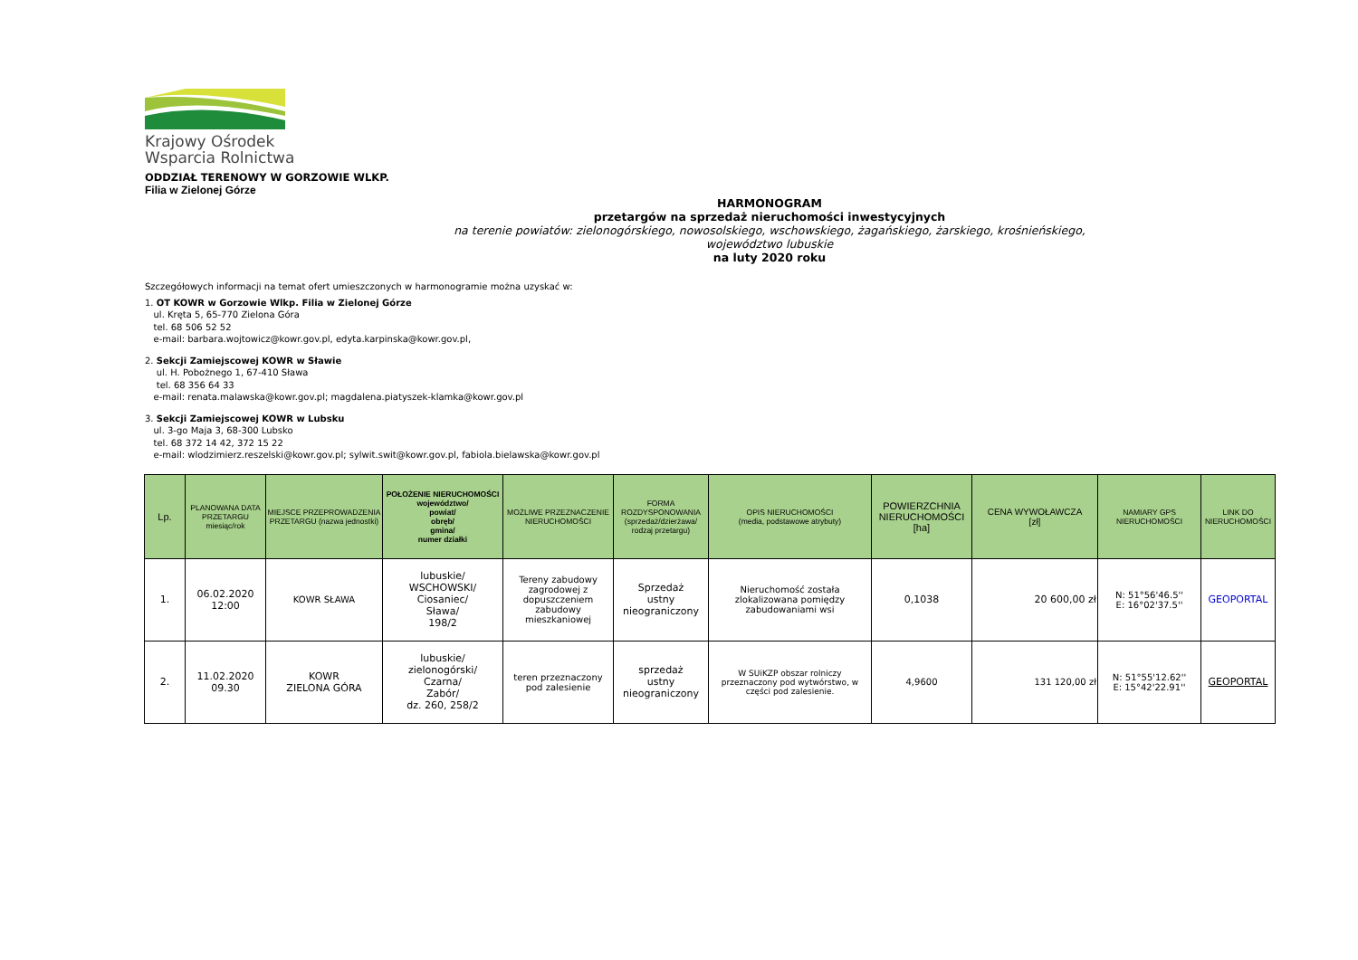Krajowy Ośrodek
Wsparcia Rolnictwa
ODDZIAŁ TERENOWY W GORZOWIE WLKP.
Filia w Zielonej Górze
HARMONOGRAM
przetargów na sprzedaż nieruchomości inwestycyjnych
na terenie powiatów: zielonogórskiego, nowosolskiego, wschowskiego, żagańskiego, żarskiego, krośnieńskiego,
województwo lubuskie
na luty 2020 roku
Szczegółowych informacji na temat ofert umieszczonych w harmonogramie można uzyskać w:
1. OT KOWR w Gorzowie Wlkp. Filia w Zielonej Górze
ul. Kręta 5, 65-770 Zielona Góra
tel. 68 506 52 52
e-mail: barbara.wojtowicz@kowr.gov.pl, edyta.karpinska@kowr.gov.pl,
2. Sekcji Zamiejscowej KOWR w Sławie
ul. H. Pobożnego 1, 67-410 Sława
tel. 68 356 64 33
e-mail: renata.malawska@kowr.gov.pl; magdalena.piatyszek-klamka@kowr.gov.pl
3. Sekcji Zamiejscowej KOWR w Lubsku
ul. 3-go Maja 3, 68-300 Lubsko
tel. 68 372 14 42, 372 15 22
e-mail: wlodzimierz.reszelski@kowr.gov.pl; sylwit.swit@kowr.gov.pl, fabiola.bielawska@kowr.gov.pl
| Lp. | PLANOWANA DATA PRZETARGU miesiąc/rok | MIEJSCE PRZEPROWADZENIA PRZETARGU (nazwa jednostki) | POŁOŻENIE NIERUCHOMOŚCI województwo/ powiat/ obręb/ gmina/ numer działki | MOŻLIWE PRZEZNACZENIE NIERUCHOMOŚCI | FORMA ROZDYSPONOWANIA (sprzedaż/dzierżawa/ rodzaj przetargu) | OPIS NIERUCHOMOŚCI (media, podstawowe atrybuty) | POWIERZCHNIA NIERUCHOMOŚCI [ha] | CENA WYWOŁAWCZA [zł] | NAMIARY GPS NIERUCHOMOŚCI | LINK DO NIERUCHOMOŚCI |
| --- | --- | --- | --- | --- | --- | --- | --- | --- | --- | --- |
| 1. | 06.02.2020 12:00 | KOWR SŁAWA | lubuskie/ WSCHOWSKI/ Ciosaniec/ Sława/ 198/2 | Tereny zabudowy zagrodowej z dopuszczeniem zabudowy mieszkaniowej | Sprzedaż ustny nieograniczony | Nieruchomość została zlokalizowana pomiędzy zabudowaniami wsi | 0,1038 | 20 600,00 zł | N: 51°56'46.5'' E: 16°02'37.5'' | GEOPORTAL |
| 2. | 11.02.2020 09.30 | KOWR ZIELONA GÓRA | lubuskie/ zielonogórski/ Czarna/ Zabór/ dz. 260, 258/2 | teren przeznaczony pod zalesienie | sprzedaż ustny nieograniczony | W SUiKZP obszar rolniczy przeznaczony pod wytwórstwo, w części pod zalesienie. | 4,9600 | 131 120,00 zł | N: 51°55'12.62'' E: 15°42'22.91'' | GEOPORTAL |